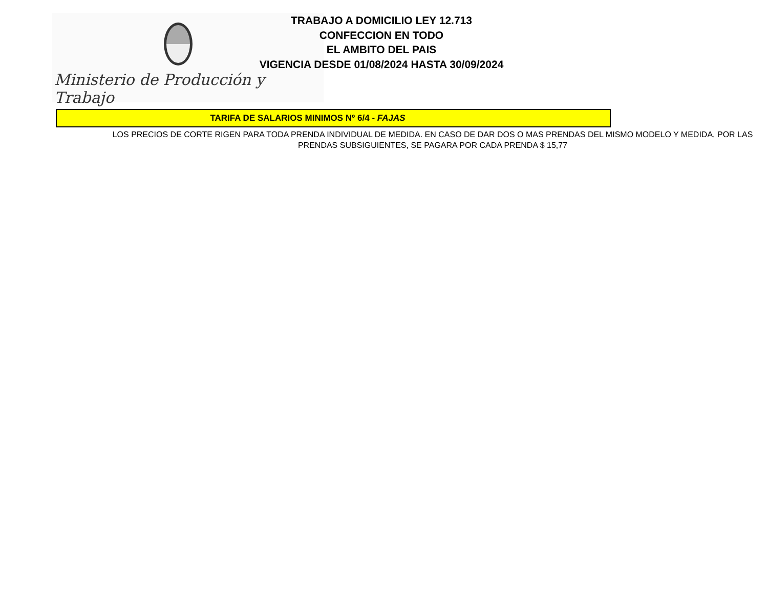Ministerio de Producción y Trabajo
TRABAJO A DOMICILIO LEY 12.713
CONFECCION EN TODO
EL AMBITO DEL PAIS
VIGENCIA DESDE 01/08/2024 HASTA 30/09/2024
TARIFA DE SALARIOS MINIMOS Nº 6/4 - FAJAS
LOS PRECIOS DE CORTE RIGEN PARA TODA PRENDA INDIVIDUAL DE MEDIDA. EN CASO DE DAR DOS O MAS PRENDAS DEL MISMO MODELO Y MEDIDA, POR LAS PRENDAS SUBSIGUIENTES, SE PAGARA POR CADA PRENDA $ 15,77